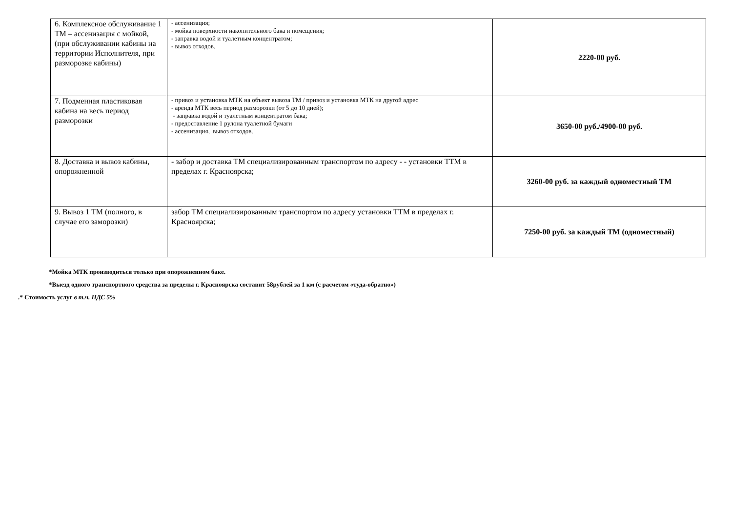| 6. Комплексное обслуживание 1 ТМ – ассенизация с мойкой, (при обслуживании кабины на территории Исполнителя, при разморозке кабины) | - ассенизация; - мойка поверхности накопительного бака и помещения; - заправка водой и туалетным концентратом; - вывоз отходов. | 2220-00 руб. |
| 7. Подменная пластиковая кабина на весь период разморозки | - привоз и установка МТК на объект вывоза ТМ / привоз и установка МТК на другой адрес - аренда МТК весь период разморозки (от 5 до 10 дней); - заправка водой и туалетным концентратом бака; - предоставление 1 рулона туалетной бумаги - ассенизация, вывоз отходов. | 3650-00 руб./4900-00 руб. |
| 8. Доставка и вывоз кабины, опорожненной | - забор и доставка ТМ специализированным транспортом по адресу - - установки ТТМ в пределах г. Красноярска; | 3260-00 руб. за каждый одноместный ТМ |
| 9. Вывоз 1 ТМ (полного, в случае его заморозки) | забор ТМ специализированным транспортом по адресу установки ТТМ в пределах г. Красноярска; | 7250-00 руб. за каждый ТМ (одноместный) |
*Мойка МТК производиться только при опорожненном баке.
*Выезд одного транспортного средства за пределы г. Красноярска составит 58рублей за 1 км (с расчетом «туда-обратно»)
.* Стоимость услуг в т.ч. НДС 5%